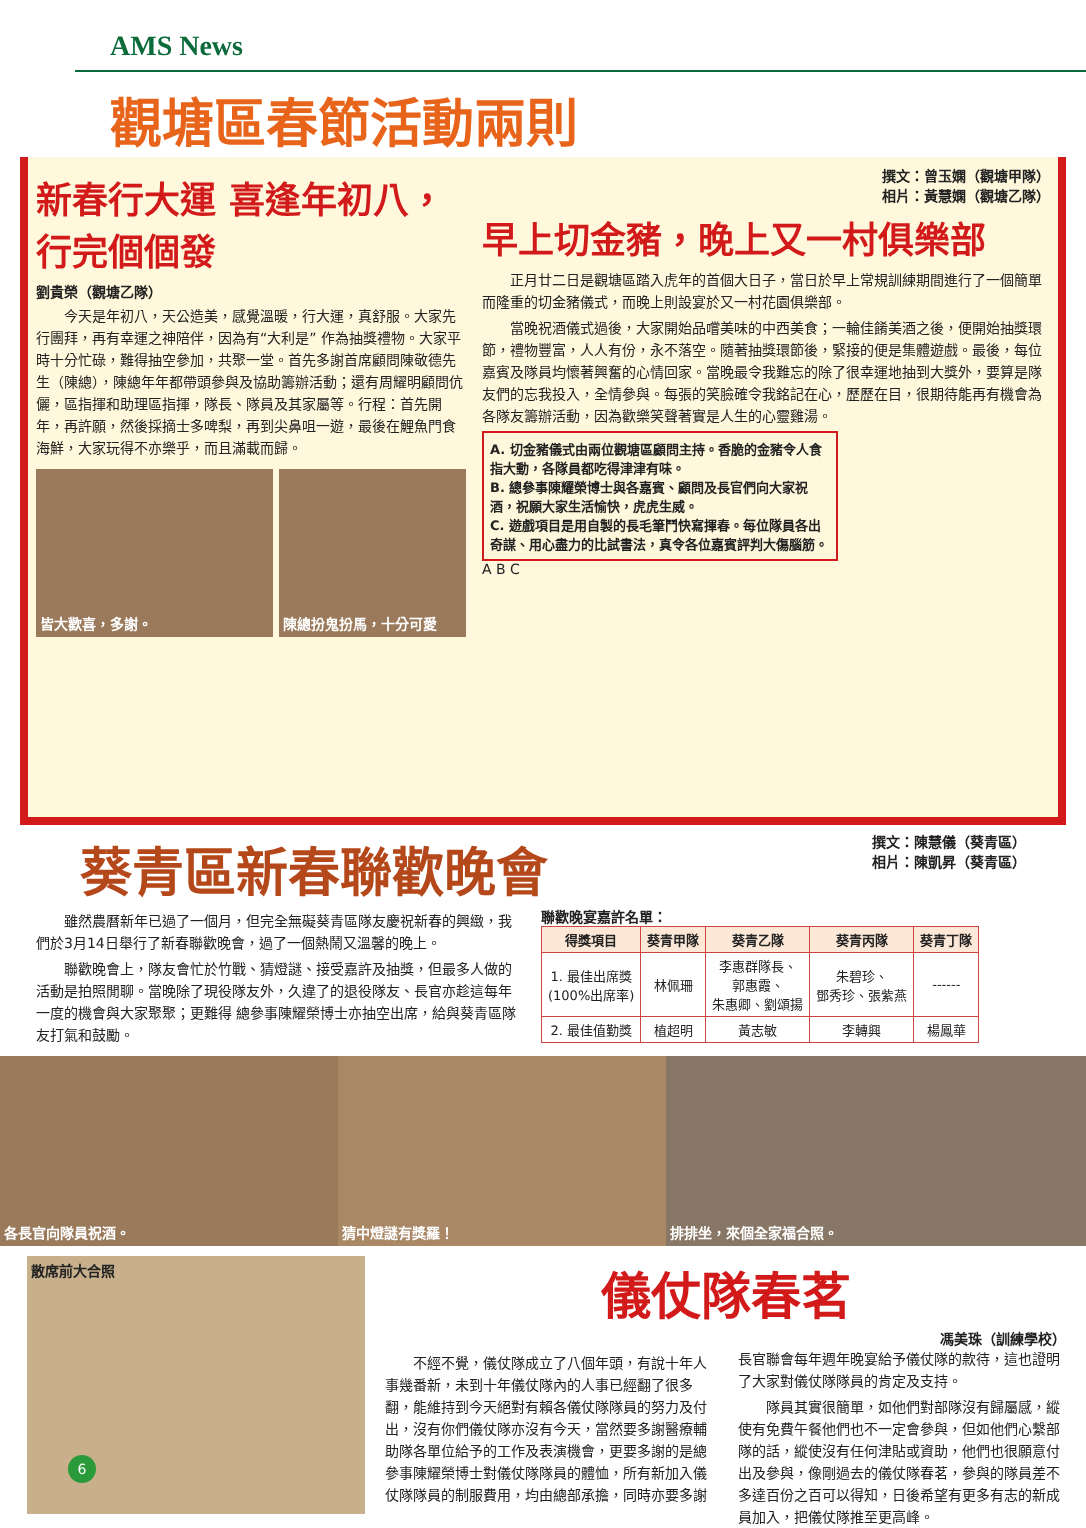AMS News
觀塘區春節活動兩則
新春行大運 喜逢年初八，行完個個發
劉貴榮（觀塘乙隊）
今天是年初八，天公造美，感覺溫暖，行大運，真舒服。大家先行團拜，再有幸運之神陪伴，因為有“大利是” 作為抽獎禮物。大家平時十分忙碌，難得抽空參加，共聚一堂。首先多謝首席顧問陳敬德先生（陳總），陳總年年都帶頭參與及協助籌辦活動；還有周耀明顧問伉儷，區指揮和助理區指揮，隊長、隊員及其家屬等。行程：首先開年，再許願，然後採摘士多啤梨，再到尖鼻咀一遊，最後在鯉魚門食海鮮，大家玩得不亦樂乎，而且滿載而歸。
皆大歡喜，多謝。 陳總扮鬼扮馬，十分可愛
撰文：曾玉嫻（觀塘甲隊）
相片：黃慧嫻（觀塘乙隊）
早上切金豬，晚上又一村俱樂部
正月廿二日是觀塘區踏入虎年的首個大日子，當日於早上常規訓練期間進行了一個簡單而隆重的切金豬儀式，而晚上則設宴於又一村花園俱樂部。
當晚祝酒儀式過後，大家開始品嚐美味的中西美食；一輪佳餚美酒之後，便開始抽獎環節，禮物豐富，人人有份，永不落空。隨著抽獎環節後，緊接的便是集體遊戲。最後，每位嘉賓及隊員均懷著興奮的心情回家。當晚最令我難忘的除了很幸運地抽到大獎外，要算是隊友們的忘我投入，全情參與。每張的笑臉確令我銘記在心，歷歷在目，很期待能再有機會為各隊友籌辦活動，因為歡樂笑聲著實是人生的心靈雞湯。
A. 切金豬儀式由兩位觀塘區顧問主持。香脆的金豬令人食指大動，各隊員都吃得津津有味。
B. 總參事陳耀榮博士與各嘉賓、顧問及長官們向大家祝酒，祝願大家生活愉快，虎虎生威。
C. 遊戲項目是用自製的長毛筆鬥快寫揮春。每位隊員各出奇謀、用心盡力的比試書法，真令各位嘉賓評判大傷腦筋。
A B C
葵青區新春聯歡晚會 撰文：陳慧儀（葵青區）
相片：陳凱昇（葵青區）
雖然農曆新年已過了一個月，但完全無礙葵青區隊友慶祝新春的興緻，我們於3月14日舉行了新春聯歡晚會，過了一個熱鬧又溫馨的晚上。
聯歡晚會上，隊友會忙於竹戰、猜燈謎、接受嘉許及抽獎，但最多人做的活動是拍照閒聊。當晚除了現役隊友外，久違了的退役隊友、長官亦趁這每年一度的機會與大家聚聚；更難得 總參事陳耀榮博士亦抽空出席，給與葵青區隊友打氣和鼓勵。
聯歡晚宴嘉許名單：
| 得獎項目 | 葵青甲隊 | 葵青乙隊 | 葵青丙隊 | 葵青丁隊 |
| --- | --- | --- | --- | --- |
| 1. 最佳出席獎 (100%出席率) | 林佩珊 | 李惠群隊長、 郭惠霞、 朱惠卿、劉頌揚 | 朱碧珍、 鄧秀珍、張紫燕 | ------ |
| 2. 最佳值勤獎 | 植超明 | 黃志敏 | 李轉興 | 楊鳳華 |
各長官向隊員祝酒。 猜中燈謎有獎羅！ 排排坐，來個全家福合照。
散席前大合照
儀仗隊春茗
馮美珠（訓練學校）
不經不覺，儀仗隊成立了八個年頭，有說十年人事幾番新，未到十年儀仗隊內的人事已經翻了很多翻，能維持到今天絕對有賴各儀仗隊隊員的努力及付出，沒有你們儀仗隊亦沒有今天，當然要多謝醫療輔助隊各單位給予的工作及表演機會，更要多謝的是總參事陳耀榮博士對儀仗隊隊員的體恤，所有新加入儀仗隊隊員的制服費用，均由總部承擔，同時亦要多謝長官聯會每年週年晚宴給予儀仗隊的款待，這也證明了大家對儀仗隊隊員的肯定及支持。
隊員其實很簡單，如他們對部隊沒有歸屬感，縱使有免費午餐他們也不一定會參與，但如他們心繫部隊的話，縱使沒有任何津貼或資助，他們也很願意付出及參與，像剛過去的儀仗隊春茗，參與的隊員差不多達百份之百可以得知，日後希望有更多有志的新成員加入，把儀仗隊推至更高峰。
6